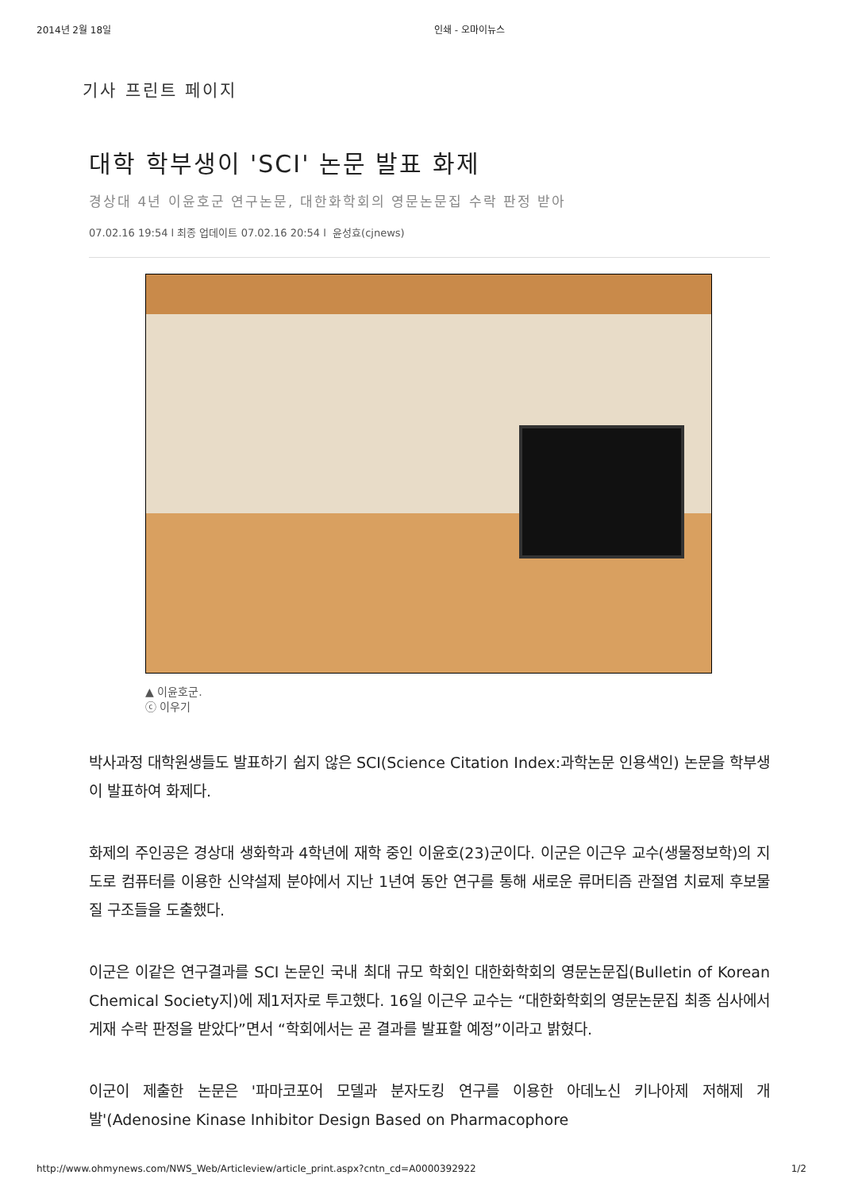2014년 2월 18일 인쇄 - 오마이뉴스
기사 프린트 페이지
대학 학부생이 'SCI' 논문 발표 화제
경상대 4년 이윤호군 연구논문, 대한화학회의 영문논문집 수락 판정 받아
07.02.16 19:54 l 최종 업데이트 07.02.16 20:54 l 윤성효(cjnews)
▲ 이윤호군.
ⓒ 이우기
박사과정 대학원생들도 발표하기 쉽지 않은 SCI(Science Citation Index:과학논문 인용색인) 논문을 학부생이 발표하여 화제다.
화제의 주인공은 경상대 생화학과 4학년에 재학 중인 이윤호(23)군이다. 이군은 이근우 교수(생물정보학)의 지도로 컴퓨터를 이용한 신약설제 분야에서 지난 1년여 동안 연구를 통해 새로운 류머티즘 관절염 치료제 후보물질 구조들을 도출했다.
이군은 이같은 연구결과를 SCI 논문인 국내 최대 규모 학회인 대한화학회의 영문논문집(Bulletin of Korean Chemical Society지)에 제1저자로 투고했다. 16일 이근우 교수는 “대한화학회의 영문논문집 최종 심사에서 게재 수락 판정을 받았다”면서 “학회에서는 곧 결과를 발표할 예정”이라고 밝혔다.
이군이 제출한 논문은 '파마코포어 모델과 분자도킹 연구를 이용한 아데노신 키나아제 저해제 개발'(Adenosine Kinase Inhibitor Design Based on Pharmacophore
http://www.ohmynews.com/NWS_Web/Articleview/article_print.aspx?cntn_cd=A0000392922 1/2